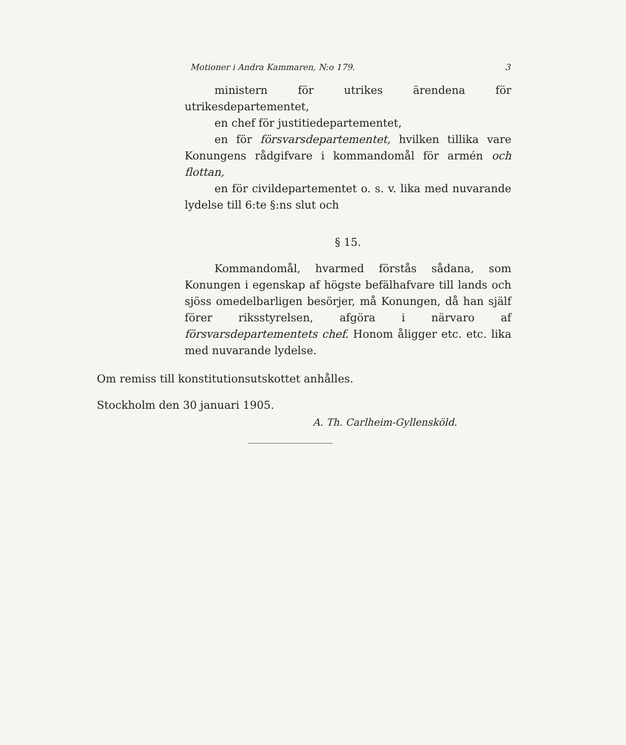Motioner i Andra Kammaren, N:o 179. 3
ministern för utrikes ärendena för utrikesdepartementet,
en chef för justitiedepartementet,
en för försvarsdepartementet, hvilken tillika vare Konungens rådgifvare i kommandomål för armén och flottan,
en för civildepartementet o. s. v. lika med nuvarande lydelse till 6:te §:ns slut och
§ 15.
Kommandomål, hvarmed förstås sådana, som Konungen i egenskap af högste befälhafvare till lands och sjöss omedelbarligen besörjer, må Konungen, då han själf förer riksstyrelsen, afgöra i närvaro af försvarsdepartementets chef. Honom åligger etc. etc. lika med nuvarande lydelse.
Om remiss till konstitutionsutskottet anhålles.
Stockholm den 30 januari 1905.
A. Th. Carlheim-Gyllensköld.